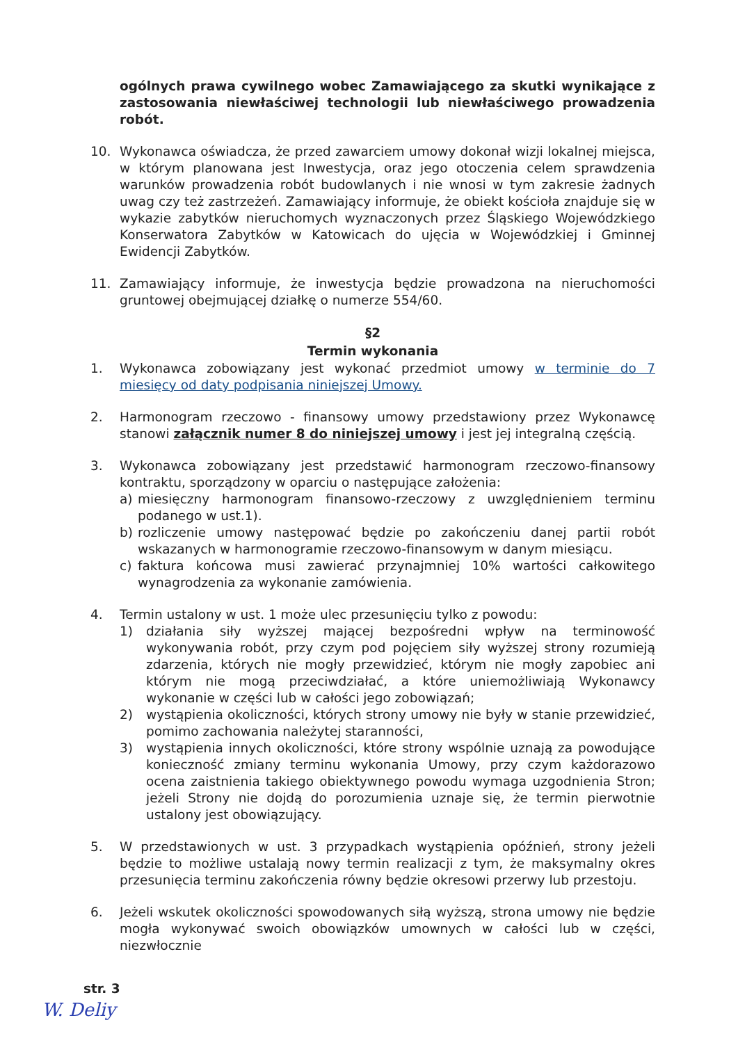ogólnych prawa cywilnego wobec Zamawiającego za skutki wynikające z zastosowania niewłaściwej technologii lub niewłaściwego prowadzenia robót.
10. Wykonawca oświadcza, że przed zawarciem umowy dokonał wizji lokalnej miejsca, w którym planowana jest Inwestycja, oraz jego otoczenia celem sprawdzenia warunków prowadzenia robót budowlanych i nie wnosi w tym zakresie żadnych uwag czy też zastrzeżeń. Zamawiający informuje, że obiekt kościoła znajduje się w wykazie zabytków nieruchomych wyznaczonych przez Śląskiego Wojewódzkiego Konserwatora Zabytków w Katowicach do ujęcia w Wojewódzkiej i Gminnej Ewidencji Zabytków.
11. Zamawiający informuje, że inwestycja będzie prowadzona na nieruchomości gruntowej obejmującej działkę o numerze 554/60.
§2
Termin wykonania
1. Wykonawca zobowiązany jest wykonać przedmiot umowy w terminie do 7 miesięcy od daty podpisania niniejszej Umowy.
2. Harmonogram rzeczowo - finansowy umowy przedstawiony przez Wykonawcę stanowi załącznik numer 8 do niniejszej umowy i jest jej integralną częścią.
3. Wykonawca zobowiązany jest przedstawić harmonogram rzeczowo-finansowy kontraktu, sporządzony w oparciu o następujące założenia:
a) miesięczny harmonogram finansowo-rzeczowy z uwzględnieniem terminu podanego w ust.1).
b) rozliczenie umowy następować będzie po zakończeniu danej partii robót wskazanych w harmonogramie rzeczowo-finansowym w danym miesiącu.
c) faktura końcowa musi zawierać przynajmniej 10% wartości całkowitego wynagrodzenia za wykonanie zamówienia.
4. Termin ustalony w ust. 1 może ulec przesunięciu tylko z powodu:
1) działania siły wyższej mającej bezpośredni wpływ na terminowość wykonywania robót, przy czym pod pojęciem siły wyższej strony rozumieją zdarzenia, których nie mogły przewidzieć, którym nie mogły zapobiec ani którym nie mogą przeciwdziałać, a które uniemożliwiają Wykonawcy wykonanie w części lub w całości jego zobowiązań;
2) wystąpienia okoliczności, których strony umowy nie były w stanie przewidzieć, pomimo zachowania należytej staranności,
3) wystąpienia innych okoliczności, które strony wspólnie uznają za powodujące konieczność zmiany terminu wykonania Umowy, przy czym każdorazowo ocena zaistnienia takiego obiektywnego powodu wymaga uzgodnienia Stron; jeżeli Strony nie dojdą do porozumienia uznaje się, że termin pierwotnie ustalony jest obowiązujący.
5. W przedstawionych w ust. 3 przypadkach wystąpienia opóźnień, strony jeżeli będzie to możliwe ustalają nowy termin realizacji z tym, że maksymalny okres przesunięcia terminu zakończenia równy będzie okresowi przerwy lub przestoju.
6. Jeżeli wskutek okoliczności spowodowanych siłą wyższą, strona umowy nie będzie mogła wykonywać swoich obowiązków umownych w całości lub w części, niezwłocznie
str. 3
W. Deliy